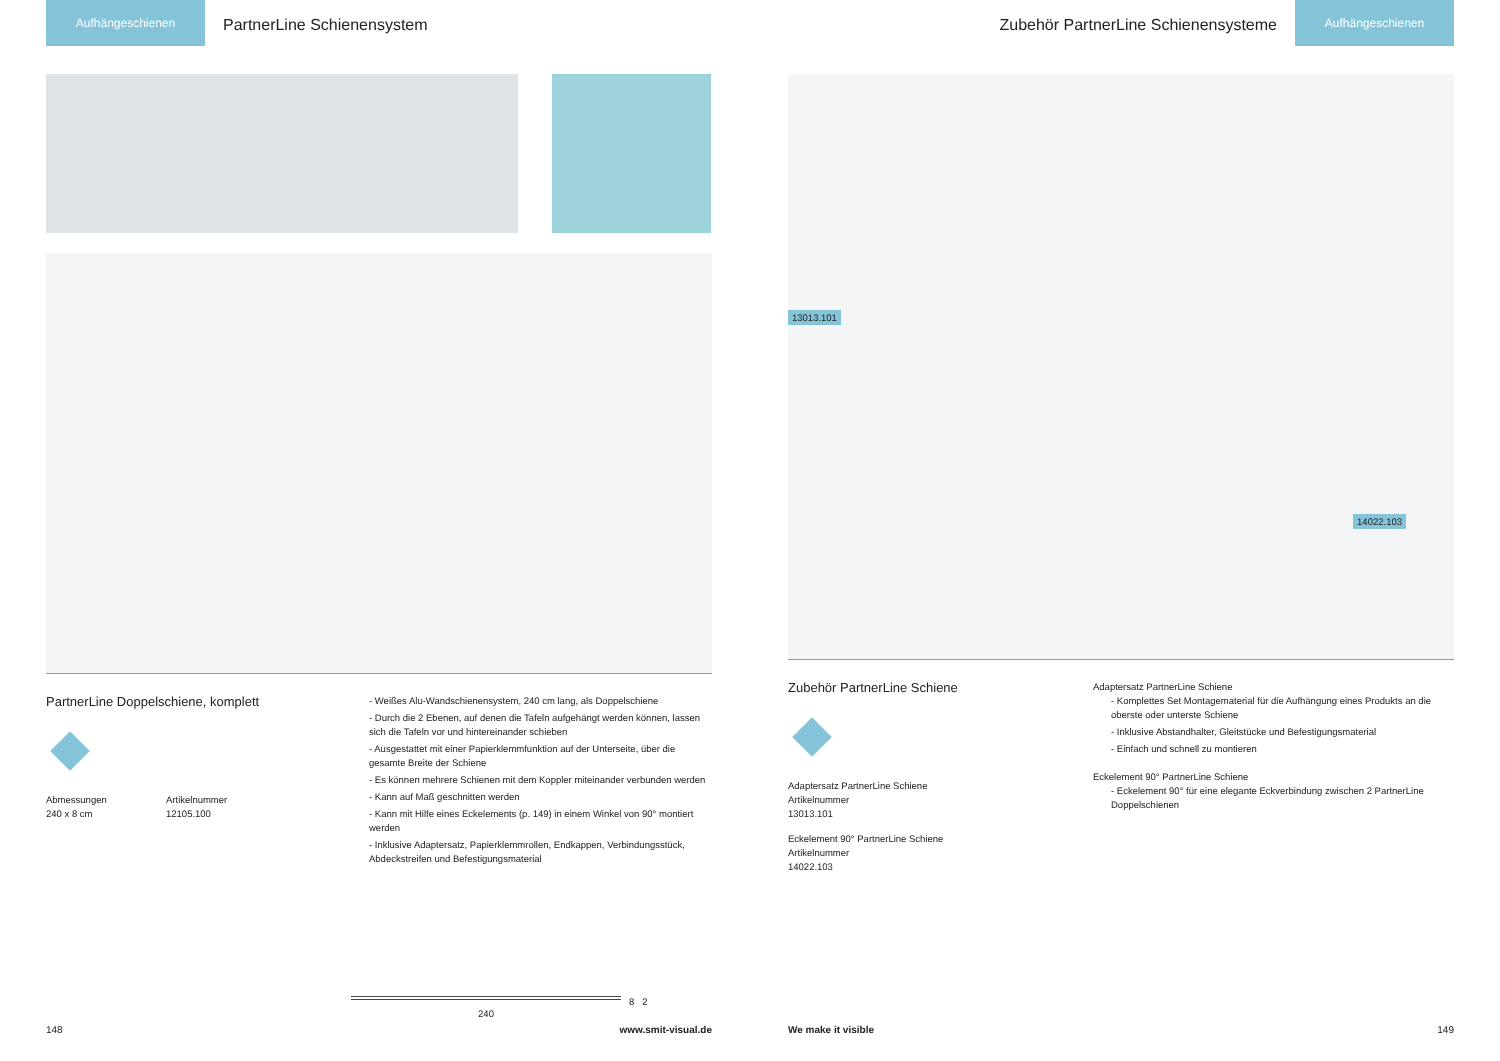Aufhängeschienen
PartnerLine Schienensystem
PartnerLine Doppelschiene, komplett
Abmessungen
240 x 8 cm
Artikelnummer
12105.100
- Weißes Alu-Wandschienensystem, 240 cm lang, als Doppelschiene
- Durch die 2 Ebenen, auf denen die Tafeln aufgehängt werden können, lassen sich die Tafeln vor und hintereinander schieben
- Ausgestattet mit einer Papierklemmfunktion auf der Unterseite, über die gesamte Breite der Schiene
- Es können mehrere Schienen mit dem Koppler miteinander verbunden werden
- Kann auf Maß geschnitten werden
- Kann mit Hilfe eines Eckelements (p. 149) in einem Winkel von 90° montiert werden
- Inklusive Adaptersatz, Papierklemmrollen, Endkappen, Verbindungsstück, Abdeckstreifen und Befestigungsmaterial
240
8 2
148 www.smit-visual.de
Zubehör PartnerLine Schienensysteme
Aufhängeschienen
13013.101
14022.103
Zubehör PartnerLine Schiene
Adaptersatz PartnerLine Schiene
Artikelnummer
13013.101
Eckelement 90° PartnerLine Schiene
Artikelnummer
14022.103
Adaptersatz PartnerLine Schiene
- Komplettes Set Montagematerial für die Aufhängung eines Produkts an die oberste oder unterste Schiene
- Inklusive Abstandhalter, Gleitstücke und Befestigungsmaterial
- Einfach und schnell zu montieren
Eckelement 90° PartnerLine Schiene
- Eckelement 90° für eine elegante Eckverbindung zwischen 2 PartnerLine Doppelschienen
We make it visible 149